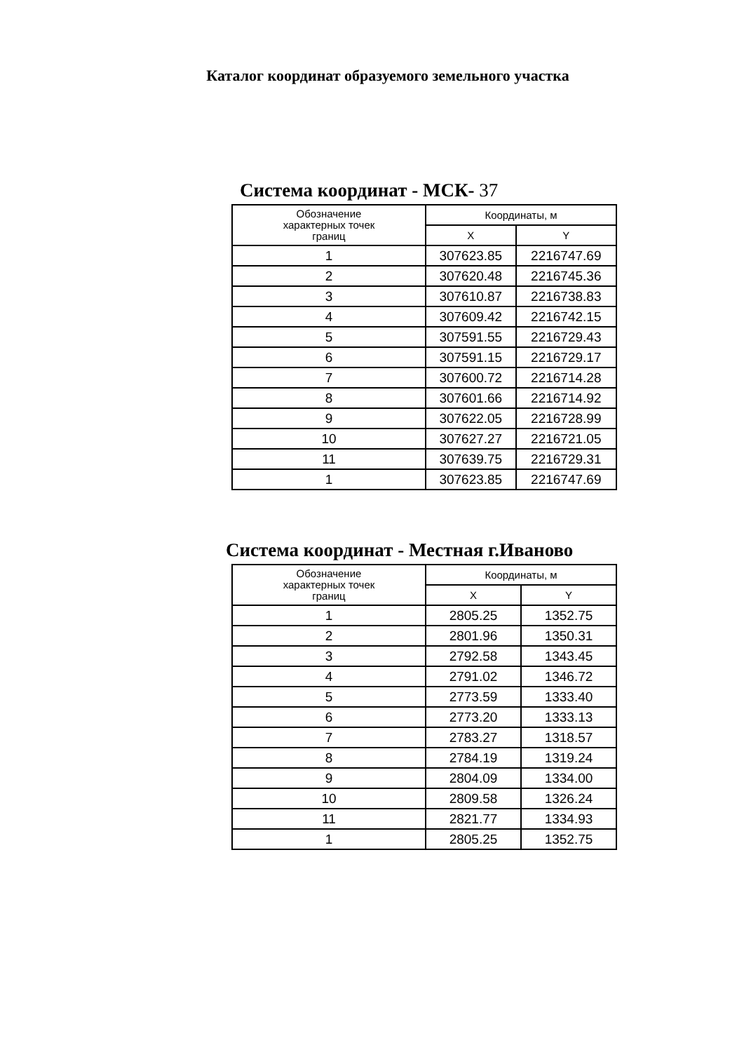Каталог координат образуемого земельного участка
Система координат - МСК- 37
| Обозначение характерных точек границ | Координаты, м | |
| --- | --- | --- |
| | X | Y |
| 1 | 307623.85 | 2216747.69 |
| 2 | 307620.48 | 2216745.36 |
| 3 | 307610.87 | 2216738.83 |
| 4 | 307609.42 | 2216742.15 |
| 5 | 307591.55 | 2216729.43 |
| 6 | 307591.15 | 2216729.17 |
| 7 | 307600.72 | 2216714.28 |
| 8 | 307601.66 | 2216714.92 |
| 9 | 307622.05 | 2216728.99 |
| 10 | 307627.27 | 2216721.05 |
| 11 | 307639.75 | 2216729.31 |
| 1 | 307623.85 | 2216747.69 |
Система координат - Местная г.Иваново
| Обозначение характерных точек границ | Координаты, м | |
| --- | --- | --- |
| | X | Y |
| 1 | 2805.25 | 1352.75 |
| 2 | 2801.96 | 1350.31 |
| 3 | 2792.58 | 1343.45 |
| 4 | 2791.02 | 1346.72 |
| 5 | 2773.59 | 1333.40 |
| 6 | 2773.20 | 1333.13 |
| 7 | 2783.27 | 1318.57 |
| 8 | 2784.19 | 1319.24 |
| 9 | 2804.09 | 1334.00 |
| 10 | 2809.58 | 1326.24 |
| 11 | 2821.77 | 1334.93 |
| 1 | 2805.25 | 1352.75 |